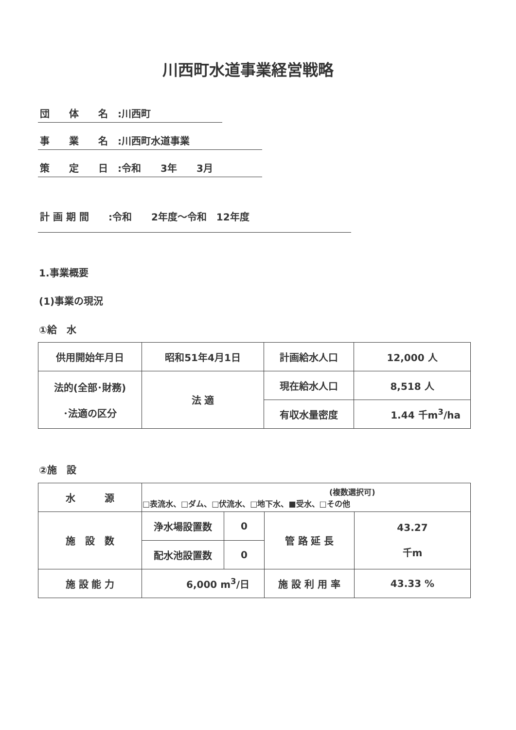川西町水道事業経営戦略
団　　体　　名　:川西町
事　　業　　名　:川西町水道事業
策　　定　　日　:令和　　3年　　3月
計 画 期 間　　:令和　　2年度～令和　12年度
1.事業概要
(1)事業の現況
①給　水
| 供用開始年月日 | 昭和51年4月1日 | 計画給水人口 | 12,000 人 |
| 法的(全部･財務) ･法適の区分 | 法 適 | 現在給水人口 | 8,518 人 |
| | | 有収水量密度 | 1.44 千m<sup>3</sup>/ha |
②施　設
| 水 源 | (複数選択可) □表流水、□ダム、□伏流水、□地下水、■受水、□その他 | | | |
| 施 設 数 | 浄水場設置数 | 0 | 管 路 延 長 | 43.27 千m |
| | 配水池設置数 | 0 | | |
| 施 設 能 力 | 6,000 m<sup>3</sup>/日 | | 施 設 利 用 率 | 43.33 % |